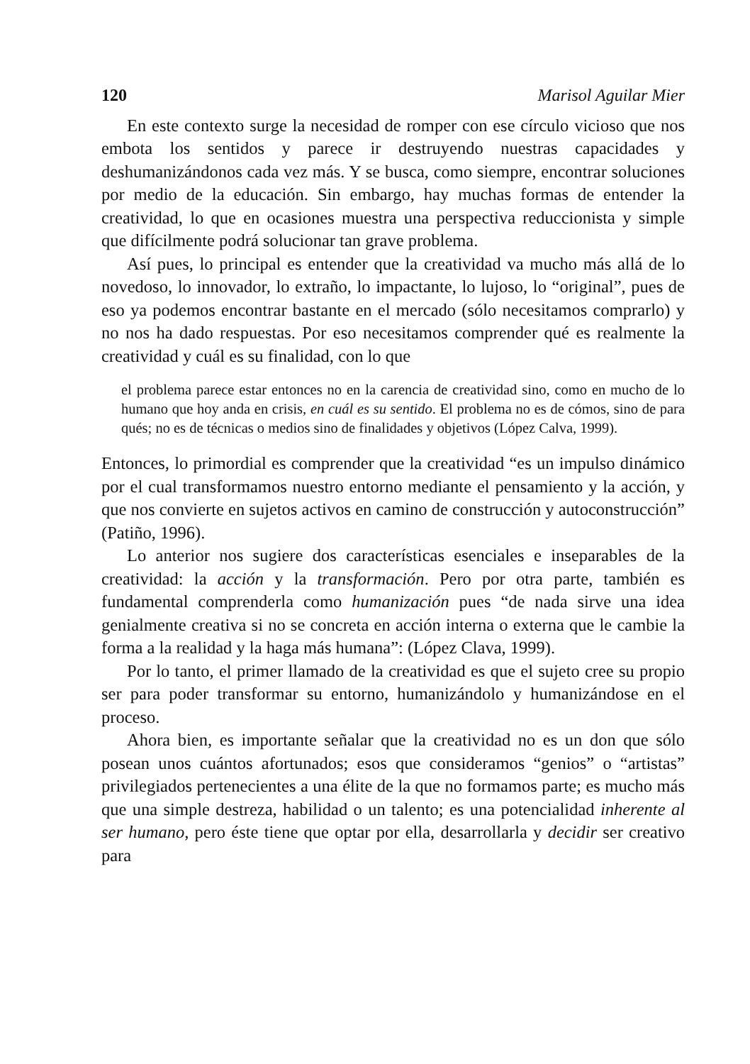120 Marisol Aguilar Mier
En este contexto surge la necesidad de romper con ese círculo vicioso que nos embota los sentidos y parece ir destruyendo nuestras capacidades y deshumanizándonos cada vez más. Y se busca, como siempre, encontrar soluciones por medio de la educación. Sin embargo, hay muchas formas de entender la creatividad, lo que en ocasiones muestra una perspectiva reduccionista y simple que difícilmente podrá solucionar tan grave problema.
Así pues, lo principal es entender que la creatividad va mucho más allá de lo novedoso, lo innovador, lo extraño, lo impactante, lo lujoso, lo “original”, pues de eso ya podemos encontrar bastante en el mercado (sólo necesitamos comprarlo) y no nos ha dado respuestas. Por eso necesitamos comprender qué es realmente la creatividad y cuál es su finalidad, con lo que
el problema parece estar entonces no en la carencia de creatividad sino, como en mucho de lo humano que hoy anda en crisis, en cuál es su sentido. El problema no es de cómos, sino de para qués; no es de técnicas o medios sino de finalidades y objetivos (López Calva, 1999).
Entonces, lo primordial es comprender que la creatividad “es un impulso dinámico por el cual transformamos nuestro entorno mediante el pensamiento y la acción, y que nos convierte en sujetos activos en camino de construcción y autoconstrucción” (Patiño, 1996).
Lo anterior nos sugiere dos características esenciales e inseparables de la creatividad: la acción y la transformación. Pero por otra parte, también es fundamental comprenderla como humanización pues “de nada sirve una idea genialmente creativa si no se concreta en acción interna o externa que le cambie la forma a la realidad y la haga más humana”: (López Clava, 1999).
Por lo tanto, el primer llamado de la creatividad es que el sujeto cree su propio ser para poder transformar su entorno, humanizándolo y humanizándose en el proceso.
Ahora bien, es importante señalar que la creatividad no es un don que sólo posean unos cuántos afortunados; esos que consideramos “genios” o “artistas” privilegiados pertenecientes a una élite de la que no formamos parte; es mucho más que una simple destreza, habilidad o un talento; es una potencialidad inherente al ser humano, pero éste tiene que optar por ella, desarrollarla y decidir ser creativo para